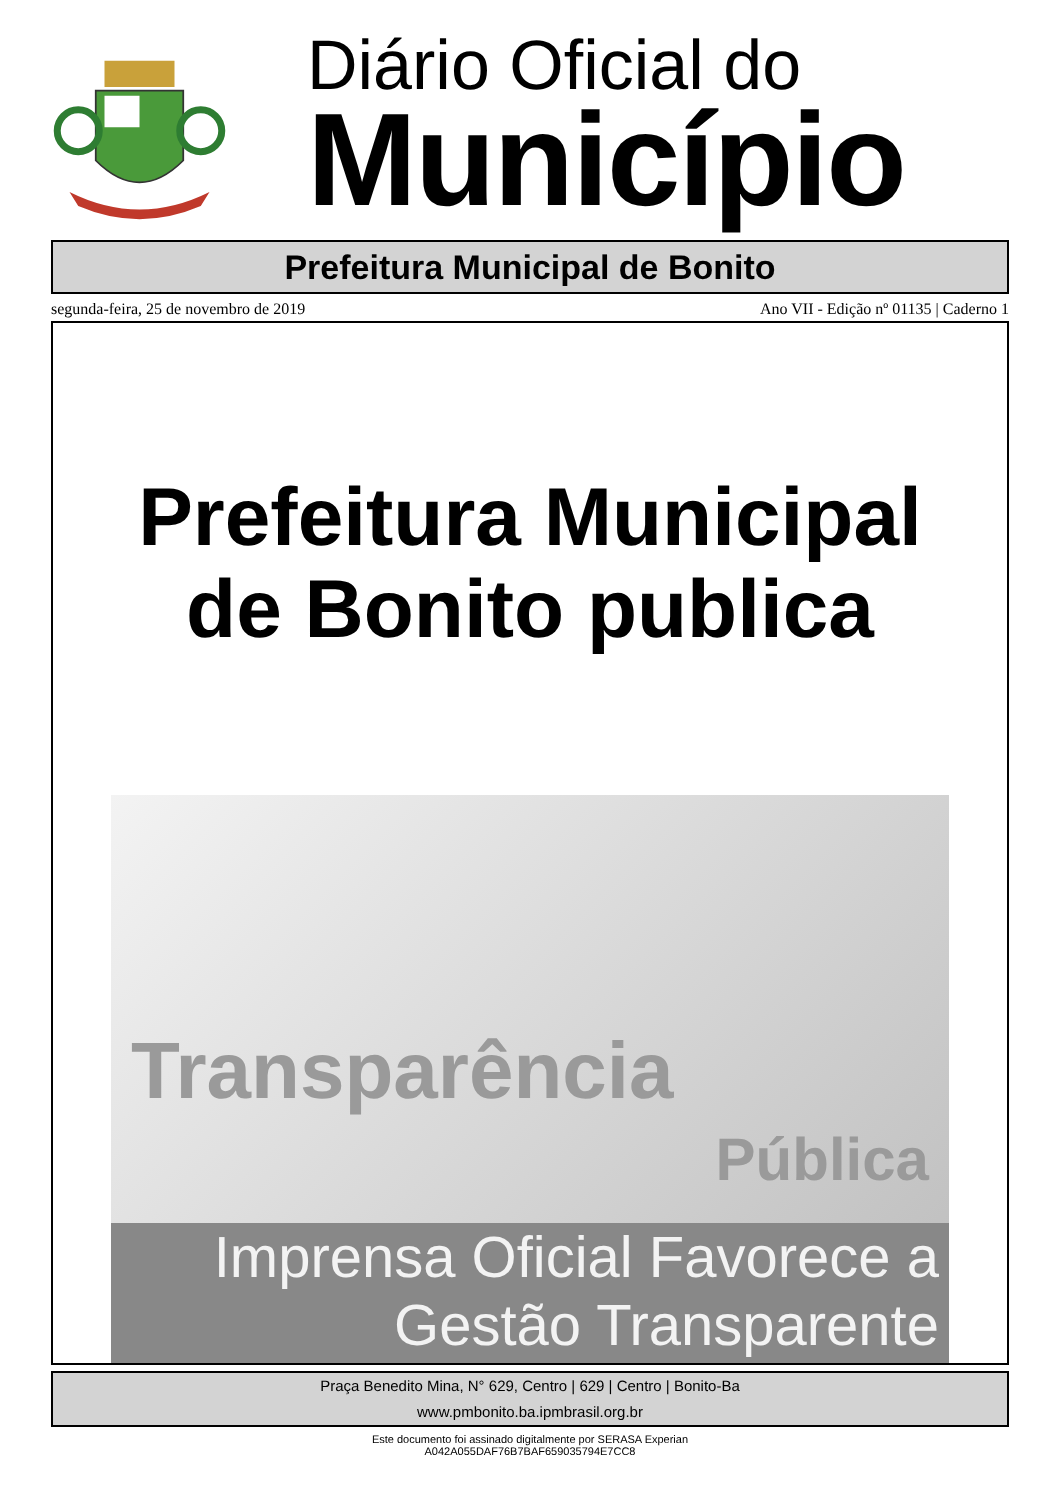Diário Oficial do
Município
Prefeitura Municipal de Bonito
segunda-feira, 25 de novembro de 2019 Ano VII - Edição nº 01135 | Caderno 1
Prefeitura Municipal
de Bonito publica
Transparência
Pública
Imprensa Oficial Favorece a
Gestão Transparente
Praça Benedito Mina, N° 629, Centro | 629 | Centro | Bonito-Ba
www.pmbonito.ba.ipmbrasil.org.br
Este documento foi assinado digitalmente por SERASA Experian
A042A055DAF76B7BAF659035794E7CC8